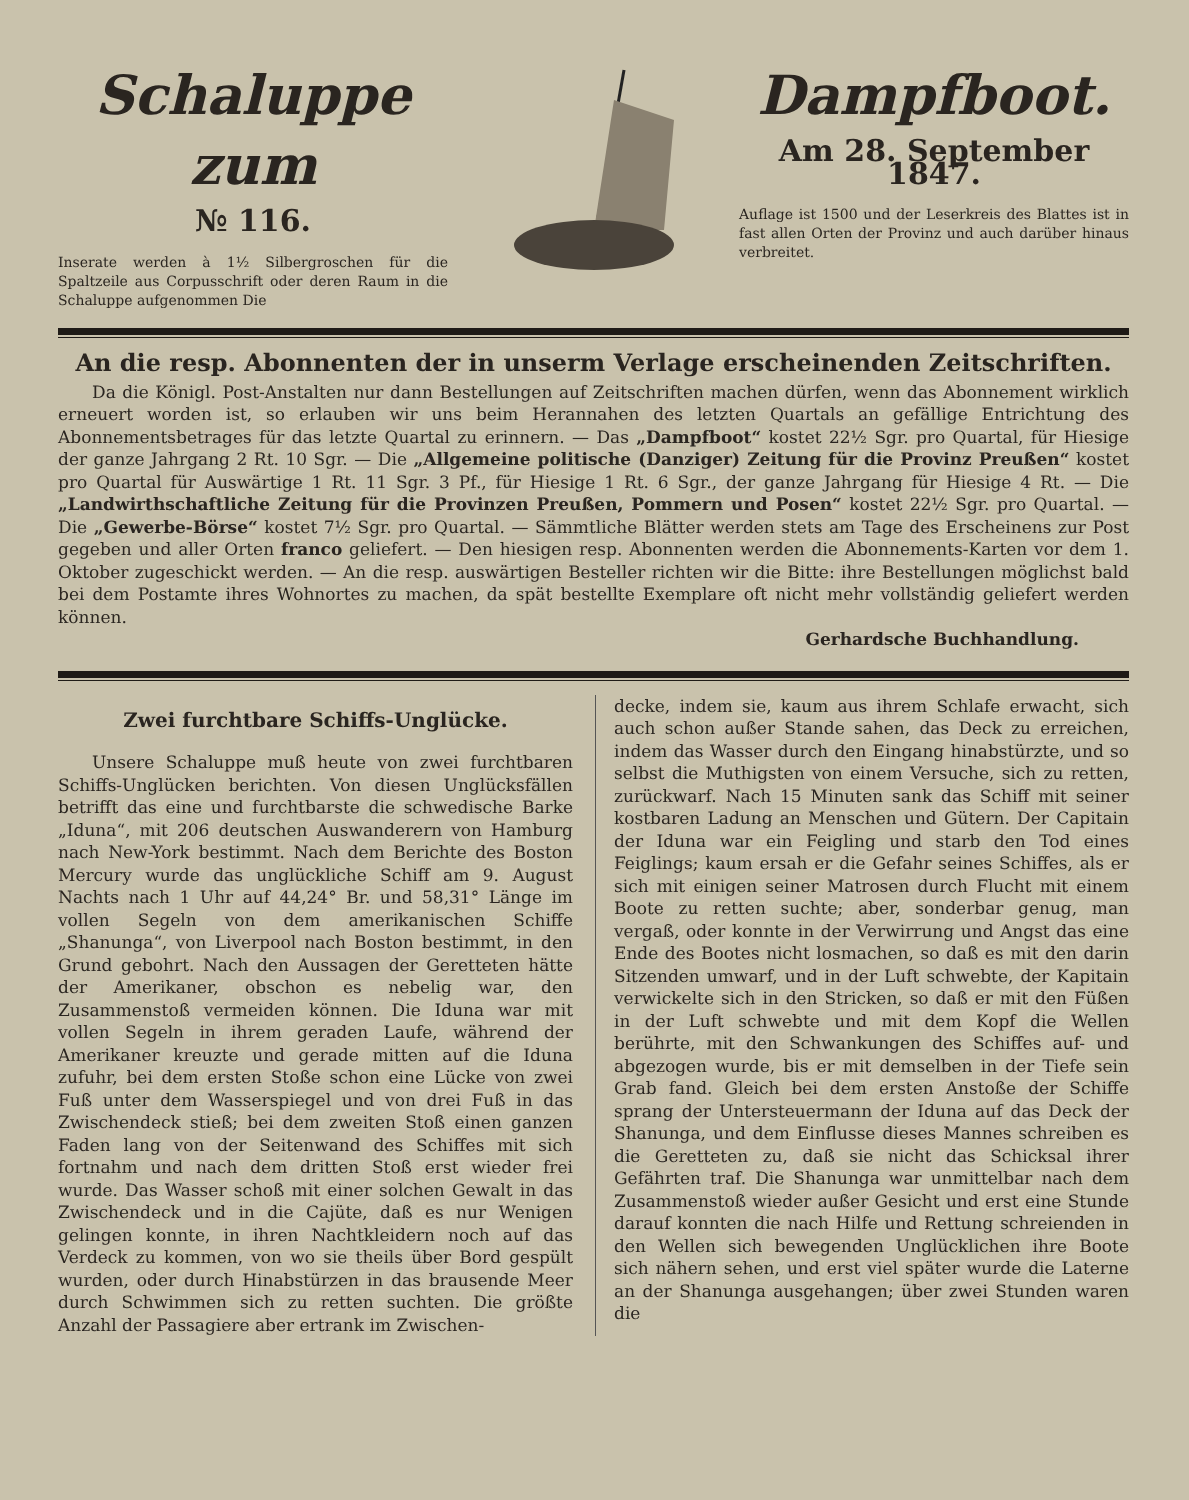Schaluppe zum
№ 116.
Inserate werden à 1½ Silbergroschen für die Spaltzeile aus Corpusschrift oder deren Raum in die Schaluppe aufgenommen Die
Dampfboot.
Am 28. September 1847.
Auflage ist 1500 und der Leserkreis des Blattes ist in fast allen Orten der Provinz und auch darüber hinaus verbreitet.
An die resp. Abonnenten der in unserm Verlage erscheinenden Zeitschriften.
Da die Königl. Post-Anstalten nur dann Bestellungen auf Zeitschriften machen dürfen, wenn das Abonnement wirklich erneuert worden ist, so erlauben wir uns beim Herannahen des letzten Quartals an gefällige Entrichtung des Abonnementsbetrages für das letzte Quartal zu erinnern. — Das „Dampfboot“ kostet 22½ Sgr. pro Quartal, für Hiesige der ganze Jahrgang 2 Rt. 10 Sgr. — Die „Allgemeine politische (Danziger) Zeitung für die Provinz Preußen“ kostet pro Quartal für Auswärtige 1 Rt. 11 Sgr. 3 Pf., für Hiesige 1 Rt. 6 Sgr., der ganze Jahrgang für Hiesige 4 Rt. — Die „Landwirthschaftliche Zeitung für die Provinzen Preußen, Pommern und Posen“ kostet 22½ Sgr. pro Quartal. — Die „Gewerbe-Börse“ kostet 7½ Sgr. pro Quartal. — Sämmtliche Blätter werden stets am Tage des Erscheinens zur Post gegeben und aller Orten franco geliefert. — Den hiesigen resp. Abonnenten werden die Abonnements-Karten vor dem 1. Oktober zugeschickt werden. — An die resp. auswärtigen Besteller richten wir die Bitte: ihre Bestellungen möglichst bald bei dem Postamte ihres Wohnortes zu machen, da spät bestellte Exemplare oft nicht mehr vollständig geliefert werden können.
Gerhardsche Buchhandlung.
Zwei furchtbare Schiffs-Unglücke.
Unsere Schaluppe muß heute von zwei furchtbaren Schiffs-Unglücken berichten. Von diesen Unglücksfällen betrifft das eine und furchtbarste die schwedische Barke „Iduna“, mit 206 deutschen Auswanderern von Hamburg nach New-York bestimmt. Nach dem Berichte des Boston Mercury wurde das unglückliche Schiff am 9. August Nachts nach 1 Uhr auf 44,24° Br. und 58,31° Länge im vollen Segeln von dem amerikanischen Schiffe „Shanunga“, von Liverpool nach Boston bestimmt, in den Grund gebohrt. Nach den Aussagen der Geretteten hätte der Amerikaner, obschon es nebelig war, den Zusammenstoß vermeiden können. Die Iduna war mit vollen Segeln in ihrem geraden Laufe, während der Amerikaner kreuzte und gerade mitten auf die Iduna zufuhr, bei dem ersten Stoße schon eine Lücke von zwei Fuß unter dem Wasserspiegel und von drei Fuß in das Zwischendeck stieß; bei dem zweiten Stoß einen ganzen Faden lang von der Seitenwand des Schiffes mit sich fortnahm und nach dem dritten Stoß erst wieder frei wurde. Das Wasser schoß mit einer solchen Gewalt in das Zwischendeck und in die Cajüte, daß es nur Wenigen gelingen konnte, in ihren Nachtkleidern noch auf das Verdeck zu kommen, von wo sie theils über Bord gespült wurden, oder durch Hinabstürzen in das brausende Meer durch Schwimmen sich zu retten suchten. Die größte Anzahl der Passagiere aber ertrank im Zwischen-
decke, indem sie, kaum aus ihrem Schlafe erwacht, sich auch schon außer Stande sahen, das Deck zu erreichen, indem das Wasser durch den Eingang hinabstürzte, und so selbst die Muthigsten von einem Versuche, sich zu retten, zurückwarf. Nach 15 Minuten sank das Schiff mit seiner kostbaren Ladung an Menschen und Gütern. Der Capitain der Iduna war ein Feigling und starb den Tod eines Feiglings; kaum ersah er die Gefahr seines Schiffes, als er sich mit einigen seiner Matrosen durch Flucht mit einem Boote zu retten suchte; aber, sonderbar genug, man vergaß, oder konnte in der Verwirrung und Angst das eine Ende des Bootes nicht losmachen, so daß es mit den darin Sitzenden umwarf, und in der Luft schwebte, der Kapitain verwickelte sich in den Stricken, so daß er mit den Füßen in der Luft schwebte und mit dem Kopf die Wellen berührte, mit den Schwankungen des Schiffes auf- und abgezogen wurde, bis er mit demselben in der Tiefe sein Grab fand. Gleich bei dem ersten Anstoße der Schiffe sprang der Untersteuermann der Iduna auf das Deck der Shanunga, und dem Einflusse dieses Mannes schreiben es die Geretteten zu, daß sie nicht das Schicksal ihrer Gefährten traf. Die Shanunga war unmittelbar nach dem Zusammenstoß wieder außer Gesicht und erst eine Stunde darauf konnten die nach Hilfe und Rettung schreienden in den Wellen sich bewegenden Unglücklichen ihre Boote sich nähern sehen, und erst viel später wurde die Laterne an der Shanunga ausgehangen; über zwei Stunden waren die